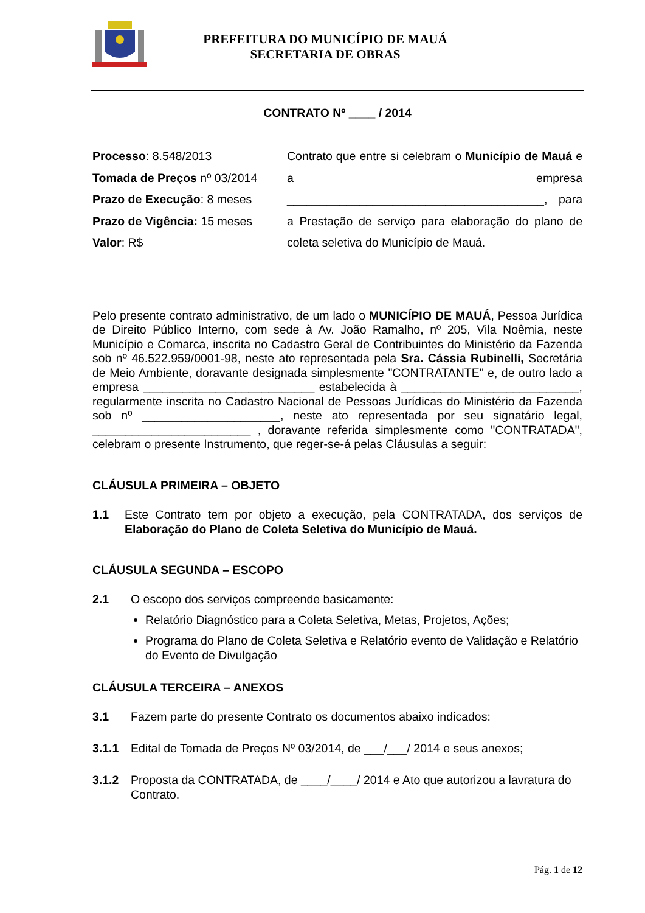PREFEITURA DO MUNICÍPIO DE MAUÁ
SECRETARIA DE OBRAS
CONTRATO Nº ____ / 2014
Processo: 8.548/2013
Tomada de Preços nº 03/2014
Prazo de Execução: 8 meses
Prazo de Vigência: 15 meses
Valor: R$
Contrato que entre si celebram o Município de Mauá e a empresa _______________________________________, para a Prestação de serviço para elaboração do plano de coleta seletiva do Município de Mauá.
Pelo presente contrato administrativo, de um lado o MUNICÍPIO DE MAUÁ, Pessoa Jurídica de Direito Público Interno, com sede à Av. João Ramalho, nº 205, Vila Noêmia, neste Município e Comarca, inscrita no Cadastro Geral de Contribuintes do Ministério da Fazenda sob nº 46.522.959/0001-98, neste ato representada pela Sra. Cássia Rubinelli, Secretária de Meio Ambiente, doravante designada simplesmente "CONTRATANTE" e, de outro lado a empresa __________________________ estabelecida à ___________________________, regularmente inscrita no Cadastro Nacional de Pessoas Jurídicas do Ministério da Fazenda sob nº _____________________, neste ato representada por seu signatário legal, ________________________ , doravante referida simplesmente como "CONTRATADA", celebram o presente Instrumento, que reger-se-á pelas Cláusulas a seguir:
CLÁUSULA PRIMEIRA – OBJETO
1.1 Este Contrato tem por objeto a execução, pela CONTRATADA, dos serviços de Elaboração do Plano de Coleta Seletiva do Município de Mauá.
CLÁUSULA SEGUNDA – ESCOPO
2.1 O escopo dos serviços compreende basicamente:
Relatório Diagnóstico para a Coleta Seletiva, Metas, Projetos, Ações;
Programa do Plano de Coleta Seletiva e Relatório evento de Validação e Relatório do Evento de Divulgação
CLÁUSULA TERCEIRA – ANEXOS
3.1 Fazem parte do presente Contrato os documentos abaixo indicados:
3.1.1 Edital de Tomada de Preços Nº 03/2014, de ___/___/ 2014 e seus anexos;
3.1.2 Proposta da CONTRATADA, de ____/____/ 2014 e Ato que autorizou a lavratura do Contrato.
Pág. 1 de 12